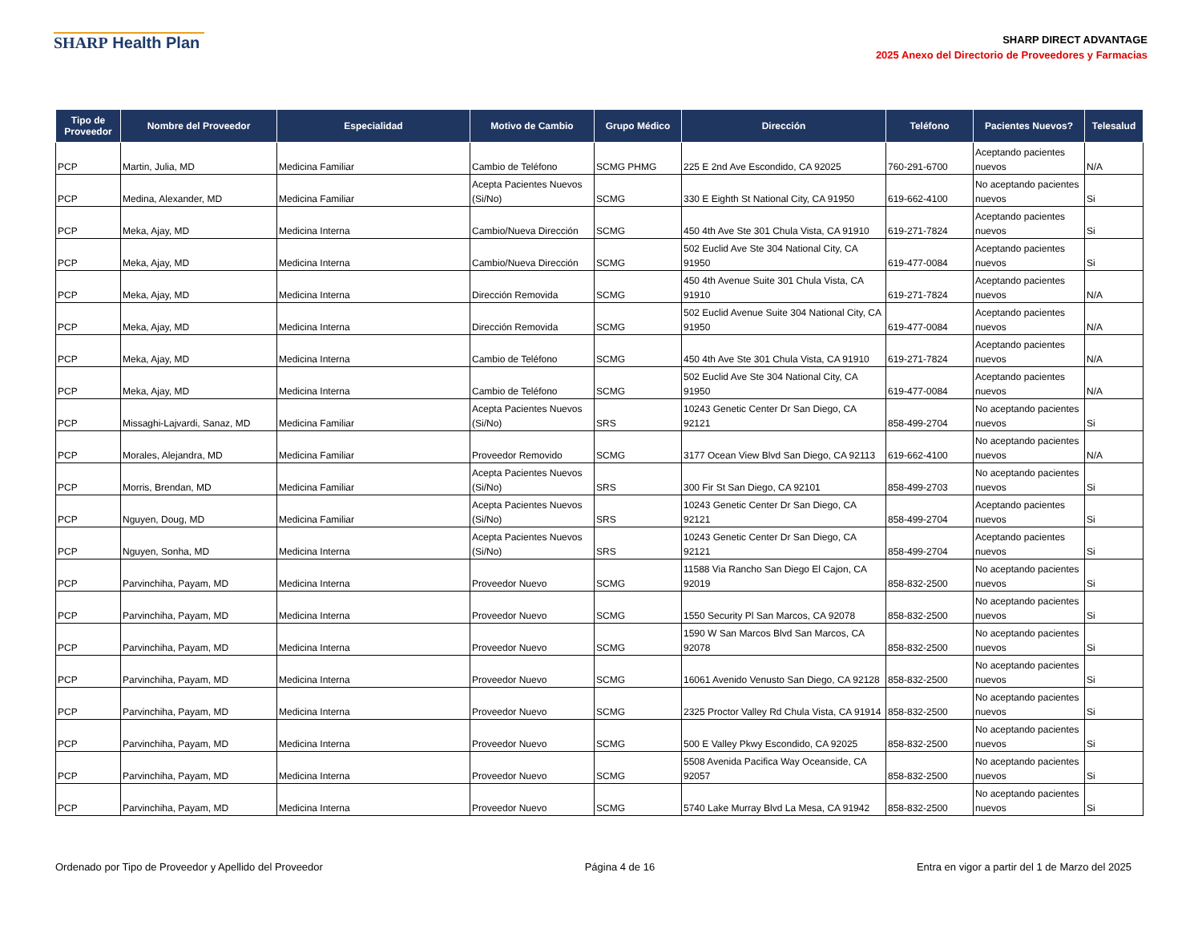SHARP Health Plan
SHARP DIRECT ADVANTAGE
2025 Anexo del Directorio de Proveedores y Farmacias
| Tipo de Proveedor | Nombre del Proveedor | Especialidad | Motivo de Cambio | Grupo Médico | Dirección | Teléfono | Pacientes Nuevos? | Telesalud |
| --- | --- | --- | --- | --- | --- | --- | --- | --- |
| PCP | Martin, Julia, MD | Medicina Familiar | Cambio de Teléfono | SCMG PHMG | 225 E 2nd Ave Escondido, CA 92025 | 760-291-6700 | Aceptando pacientes nuevos | N/A |
| PCP | Medina, Alexander, MD | Medicina Familiar | Acepta Pacientes Nuevos (Si/No) | SCMG | 330 E Eighth St National City, CA 91950 | 619-662-4100 | No aceptando pacientes nuevos | Si |
| PCP | Meka, Ajay, MD | Medicina Interna | Cambio/Nueva Dirección | SCMG | 450 4th Ave Ste 301 Chula Vista, CA 91910 | 619-271-7824 | Aceptando pacientes nuevos | Si |
| PCP | Meka, Ajay, MD | Medicina Interna | Cambio/Nueva Dirección | SCMG | 502 Euclid Ave Ste 304 National City, CA 91950 | 619-477-0084 | Aceptando pacientes nuevos | Si |
| PCP | Meka, Ajay, MD | Medicina Interna | Dirección Removida | SCMG | 450 4th Avenue Suite 301 Chula Vista, CA 91910 | 619-271-7824 | Aceptando pacientes nuevos | N/A |
| PCP | Meka, Ajay, MD | Medicina Interna | Dirección Removida | SCMG | 502 Euclid Avenue Suite 304 National City, CA 91950 | 619-477-0084 | Aceptando pacientes nuevos | N/A |
| PCP | Meka, Ajay, MD | Medicina Interna | Cambio de Teléfono | SCMG | 450 4th Ave Ste 301 Chula Vista, CA 91910 | 619-271-7824 | Aceptando pacientes nuevos | N/A |
| PCP | Meka, Ajay, MD | Medicina Interna | Cambio de Teléfono | SCMG | 502 Euclid Ave Ste 304 National City, CA 91950 | 619-477-0084 | Aceptando pacientes nuevos | N/A |
| PCP | Missaghi-Lajvardi, Sanaz, MD | Medicina Familiar | Acepta Pacientes Nuevos (Si/No) | SRS | 10243 Genetic Center Dr San Diego, CA 92121 | 858-499-2704 | No aceptando pacientes nuevos | Si |
| PCP | Morales, Alejandra, MD | Medicina Familiar | Proveedor Removido | SCMG | 3177 Ocean View Blvd San Diego, CA 92113 | 619-662-4100 | No aceptando pacientes nuevos | N/A |
| PCP | Morris, Brendan, MD | Medicina Familiar | Acepta Pacientes Nuevos (Si/No) | SRS | 300 Fir St San Diego, CA 92101 | 858-499-2703 | No aceptando pacientes nuevos | Si |
| PCP | Nguyen, Doug, MD | Medicina Familiar | Acepta Pacientes Nuevos (Si/No) | SRS | 10243 Genetic Center Dr San Diego, CA 92121 | 858-499-2704 | Aceptando pacientes nuevos | Si |
| PCP | Nguyen, Sonha, MD | Medicina Interna | Acepta Pacientes Nuevos (Si/No) | SRS | 10243 Genetic Center Dr San Diego, CA 92121 | 858-499-2704 | Aceptando pacientes nuevos | Si |
| PCP | Parvinchiha, Payam, MD | Medicina Interna | Proveedor Nuevo | SCMG | 11588 Via Rancho San Diego El Cajon, CA 92019 | 858-832-2500 | No aceptando pacientes nuevos | Si |
| PCP | Parvinchiha, Payam, MD | Medicina Interna | Proveedor Nuevo | SCMG | 1550 Security Pl San Marcos, CA 92078 | 858-832-2500 | No aceptando pacientes nuevos | Si |
| PCP | Parvinchiha, Payam, MD | Medicina Interna | Proveedor Nuevo | SCMG | 1590 W San Marcos Blvd San Marcos, CA 92078 | 858-832-2500 | No aceptando pacientes nuevos | Si |
| PCP | Parvinchiha, Payam, MD | Medicina Interna | Proveedor Nuevo | SCMG | 16061 Avenido Venusto San Diego, CA 92128 | 858-832-2500 | No aceptando pacientes nuevos | Si |
| PCP | Parvinchiha, Payam, MD | Medicina Interna | Proveedor Nuevo | SCMG | 2325 Proctor Valley Rd Chula Vista, CA 91914 | 858-832-2500 | No aceptando pacientes nuevos | Si |
| PCP | Parvinchiha, Payam, MD | Medicina Interna | Proveedor Nuevo | SCMG | 500 E Valley Pkwy Escondido, CA 92025 | 858-832-2500 | No aceptando pacientes nuevos | Si |
| PCP | Parvinchiha, Payam, MD | Medicina Interna | Proveedor Nuevo | SCMG | 5508 Avenida Pacifica Way Oceanside, CA 92057 | 858-832-2500 | No aceptando pacientes nuevos | Si |
| PCP | Parvinchiha, Payam, MD | Medicina Interna | Proveedor Nuevo | SCMG | 5740 Lake Murray Blvd La Mesa, CA 91942 | 858-832-2500 | No aceptando pacientes nuevos | Si |
Ordenado por Tipo de Proveedor y Apellido del Proveedor Página 4 de 16 Entra en vigor a partir del 1 de Marzo del 2025